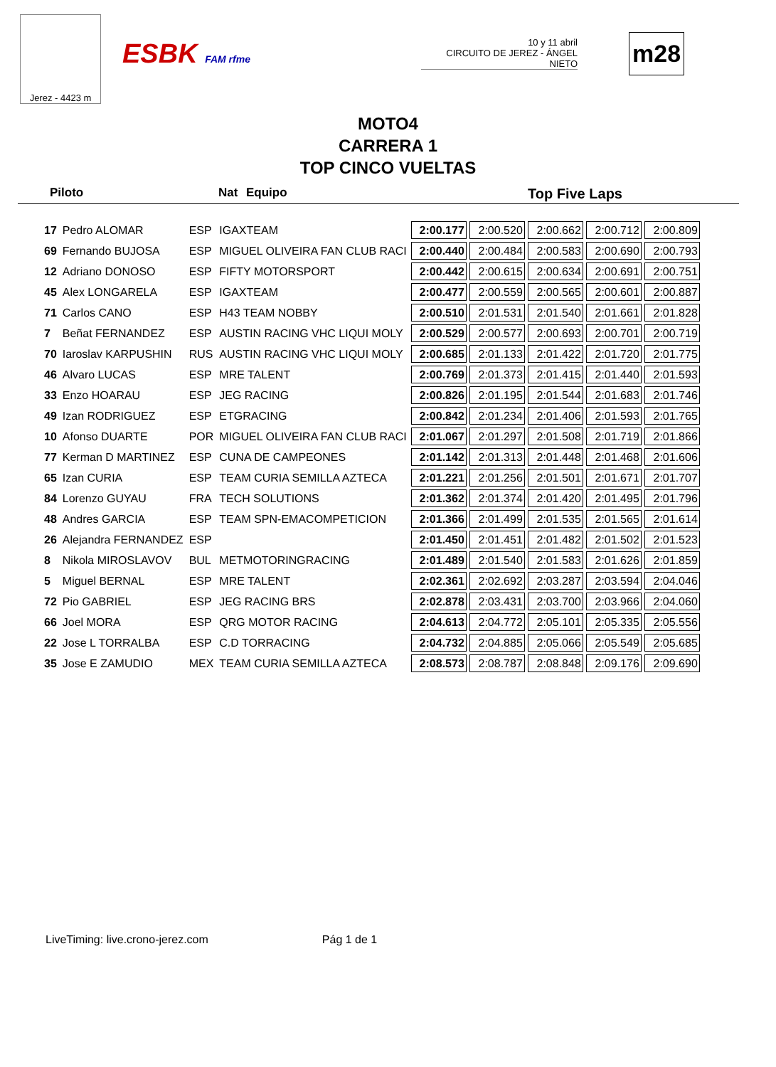Jerez - 4423 m
ESBK FAM rfme
10 y 11 abril
CIRCUITO DE JEREZ - ÁNGEL NIETO
m28
MOTO4
CARRERA 1
TOP CINCO VUELTAS
Piloto Nat Equipo Top Five Laps
| 17 | Pedro ALOMAR | ESP | IGAXTEAM | 2:00.177 | 2:00.520 | 2:00.662 | 2:00.712 | 2:00.809 |
| 69 | Fernando BUJOSA | ESP | MIGUEL OLIVEIRA FAN CLUB RACI | 2:00.440 | 2:00.484 | 2:00.583 | 2:00.690 | 2:00.793 |
| 12 | Adriano DONOSO | ESP | FIFTY MOTORSPORT | 2:00.442 | 2:00.615 | 2:00.634 | 2:00.691 | 2:00.751 |
| 45 | Alex LONGARELA | ESP | IGAXTEAM | 2:00.477 | 2:00.559 | 2:00.565 | 2:00.601 | 2:00.887 |
| 71 | Carlos CANO | ESP | H43 TEAM NOBBY | 2:00.510 | 2:01.531 | 2:01.540 | 2:01.661 | 2:01.828 |
| 7 | Beñat FERNANDEZ | ESP | AUSTIN RACING VHC LIQUI MOLY | 2:00.529 | 2:00.577 | 2:00.693 | 2:00.701 | 2:00.719 |
| 70 | Iaroslav KARPUSHIN | RUS | AUSTIN RACING VHC LIQUI MOLY | 2:00.685 | 2:01.133 | 2:01.422 | 2:01.720 | 2:01.775 |
| 46 | Alvaro LUCAS | ESP | MRE TALENT | 2:00.769 | 2:01.373 | 2:01.415 | 2:01.440 | 2:01.593 |
| 33 | Enzo HOARAU | ESP | JEG RACING | 2:00.826 | 2:01.195 | 2:01.544 | 2:01.683 | 2:01.746 |
| 49 | Izan RODRIGUEZ | ESP | ETGRACING | 2:00.842 | 2:01.234 | 2:01.406 | 2:01.593 | 2:01.765 |
| 10 | Afonso DUARTE | POR | MIGUEL OLIVEIRA FAN CLUB RACI | 2:01.067 | 2:01.297 | 2:01.508 | 2:01.719 | 2:01.866 |
| 77 | Kerman D MARTINEZ | ESP | CUNA DE CAMPEONES | 2:01.142 | 2:01.313 | 2:01.448 | 2:01.468 | 2:01.606 |
| 65 | Izan CURIA | ESP | TEAM CURIA SEMILLA AZTECA | 2:01.221 | 2:01.256 | 2:01.501 | 2:01.671 | 2:01.707 |
| 84 | Lorenzo GUYAU | FRA | TECH SOLUTIONS | 2:01.362 | 2:01.374 | 2:01.420 | 2:01.495 | 2:01.796 |
| 48 | Andres GARCIA | ESP | TEAM SPN-EMACOMPETICION | 2:01.366 | 2:01.499 | 2:01.535 | 2:01.565 | 2:01.614 |
| 26 | Alejandra FERNANDEZ | ESP | | 2:01.450 | 2:01.451 | 2:01.482 | 2:01.502 | 2:01.523 |
| 8 | Nikola MIROSLAVOV | BUL | METMOTORINGRACING | 2:01.489 | 2:01.540 | 2:01.583 | 2:01.626 | 2:01.859 |
| 5 | Miguel BERNAL | ESP | MRE TALENT | 2:02.361 | 2:02.692 | 2:03.287 | 2:03.594 | 2:04.046 |
| 72 | Pio GABRIEL | ESP | JEG RACING BRS | 2:02.878 | 2:03.431 | 2:03.700 | 2:03.966 | 2:04.060 |
| 66 | Joel MORA | ESP | QRG MOTOR RACING | 2:04.613 | 2:04.772 | 2:05.101 | 2:05.335 | 2:05.556 |
| 22 | Jose L TORRALBA | ESP | C.D TORRACING | 2:04.732 | 2:04.885 | 2:05.066 | 2:05.549 | 2:05.685 |
| 35 | Jose E ZAMUDIO | MEX | TEAM CURIA SEMILLA AZTECA | 2:08.573 | 2:08.787 | 2:08.848 | 2:09.176 | 2:09.690 |
LiveTiming: live.crono-jerez.com Pág 1 de 1